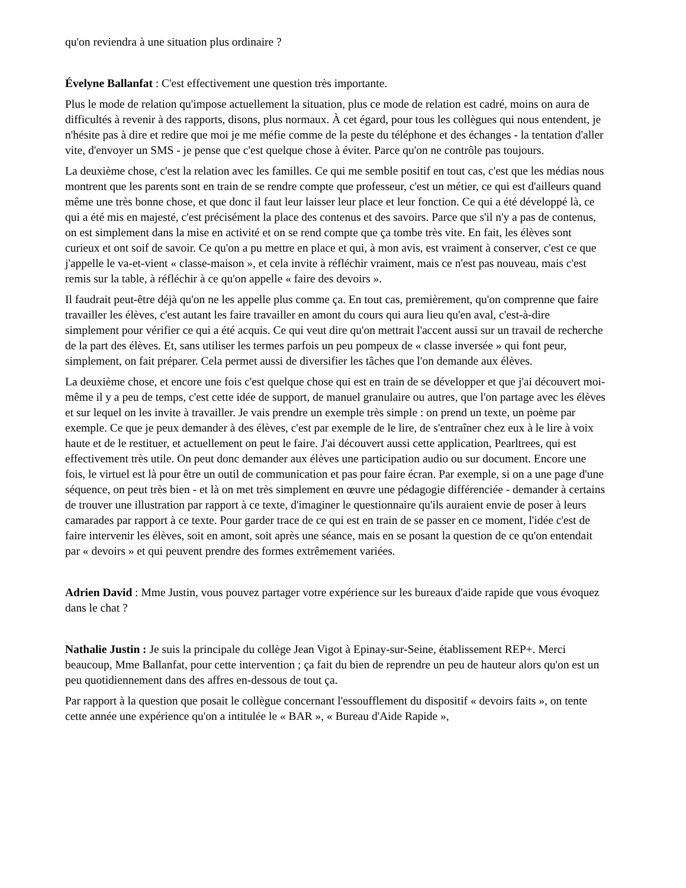qu'on reviendra à une situation plus ordinaire ?
Évelyne Ballanfat : C'est effectivement une question très importante.
Plus le mode de relation qu'impose actuellement la situation, plus ce mode de relation est cadré, moins on aura de difficultés à revenir à des rapports, disons, plus normaux. À cet égard, pour tous les collègues qui nous entendent, je n'hésite pas à dire et redire que moi je me méfie comme de la peste du téléphone et des échanges - la tentation d'aller vite, d'envoyer un SMS - je pense que c'est quelque chose à éviter. Parce qu'on ne contrôle pas toujours.
La deuxième chose, c'est la relation avec les familles. Ce qui me semble positif en tout cas, c'est que les médias nous montrent que les parents sont en train de se rendre compte que professeur, c'est un métier, ce qui est d'ailleurs quand même une très bonne chose, et que donc il faut leur laisser leur place et leur fonction. Ce qui a été développé là, ce qui a été mis en majesté, c'est précisément la place des contenus et des savoirs. Parce que s'il n'y a pas de contenus, on est simplement dans la mise en activité et on se rend compte que ça tombe très vite. En fait, les élèves sont curieux et ont soif de savoir. Ce qu'on a pu mettre en place et qui, à mon avis, est vraiment à conserver, c'est ce que j'appelle le va-et-vient « classe-maison », et cela invite à réfléchir vraiment, mais ce n'est pas nouveau, mais c'est remis sur la table, à réfléchir à ce qu'on appelle « faire des devoirs ».
Il faudrait peut-être déjà qu'on ne les appelle plus comme ça. En tout cas, premièrement, qu'on comprenne que faire travailler les élèves, c'est autant les faire travailler en amont du cours qui aura lieu qu'en aval, c'est-à-dire simplement pour vérifier ce qui a été acquis. Ce qui veut dire qu'on mettrait l'accent aussi sur un travail de recherche de la part des élèves. Et, sans utiliser les termes parfois un peu pompeux de « classe inversée » qui font peur, simplement, on fait préparer. Cela permet aussi de diversifier les tâches que l'on demande aux élèves.
La deuxième chose, et encore une fois c'est quelque chose qui est en train de se développer et que j'ai découvert moi-même il y a peu de temps, c'est cette idée de support, de manuel granulaire ou autres, que l'on partage avec les élèves et sur lequel on les invite à travailler. Je vais prendre un exemple très simple : on prend un texte, un poème par exemple. Ce que je peux demander à des élèves, c'est par exemple de le lire, de s'entraîner chez eux à le lire à voix haute et de le restituer, et actuellement on peut le faire. J'ai découvert aussi cette application, Pearltrees, qui est effectivement très utile. On peut donc demander aux élèves une participation audio ou sur document. Encore une fois, le virtuel est là pour être un outil de communication et pas pour faire écran. Par exemple, si on a une page d'une séquence, on peut très bien - et là on met très simplement en œuvre une pédagogie différenciée - demander à certains de trouver une illustration par rapport à ce texte, d'imaginer le questionnaire qu'ils auraient envie de poser à leurs camarades par rapport à ce texte. Pour garder trace de ce qui est en train de se passer en ce moment, l'idée c'est de faire intervenir les élèves, soit en amont, soit après une séance, mais en se posant la question de ce qu'on entendait par « devoirs » et qui peuvent prendre des formes extrêmement variées.
Adrien David : Mme Justin, vous pouvez partager votre expérience sur les bureaux d'aide rapide que vous évoquez dans le chat ?
Nathalie Justin : Je suis la principale du collège Jean Vigot à Epinay-sur-Seine, établissement REP+. Merci beaucoup, Mme Ballanfat, pour cette intervention ; ça fait du bien de reprendre un peu de hauteur alors qu'on est un peu quotidiennement dans des affres en-dessous de tout ça.
Par rapport à la question que posait le collègue concernant l'essoufflement du dispositif « devoirs faits », on tente cette année une expérience qu'on a intitulée le « BAR », « Bureau d'Aide Rapide »,